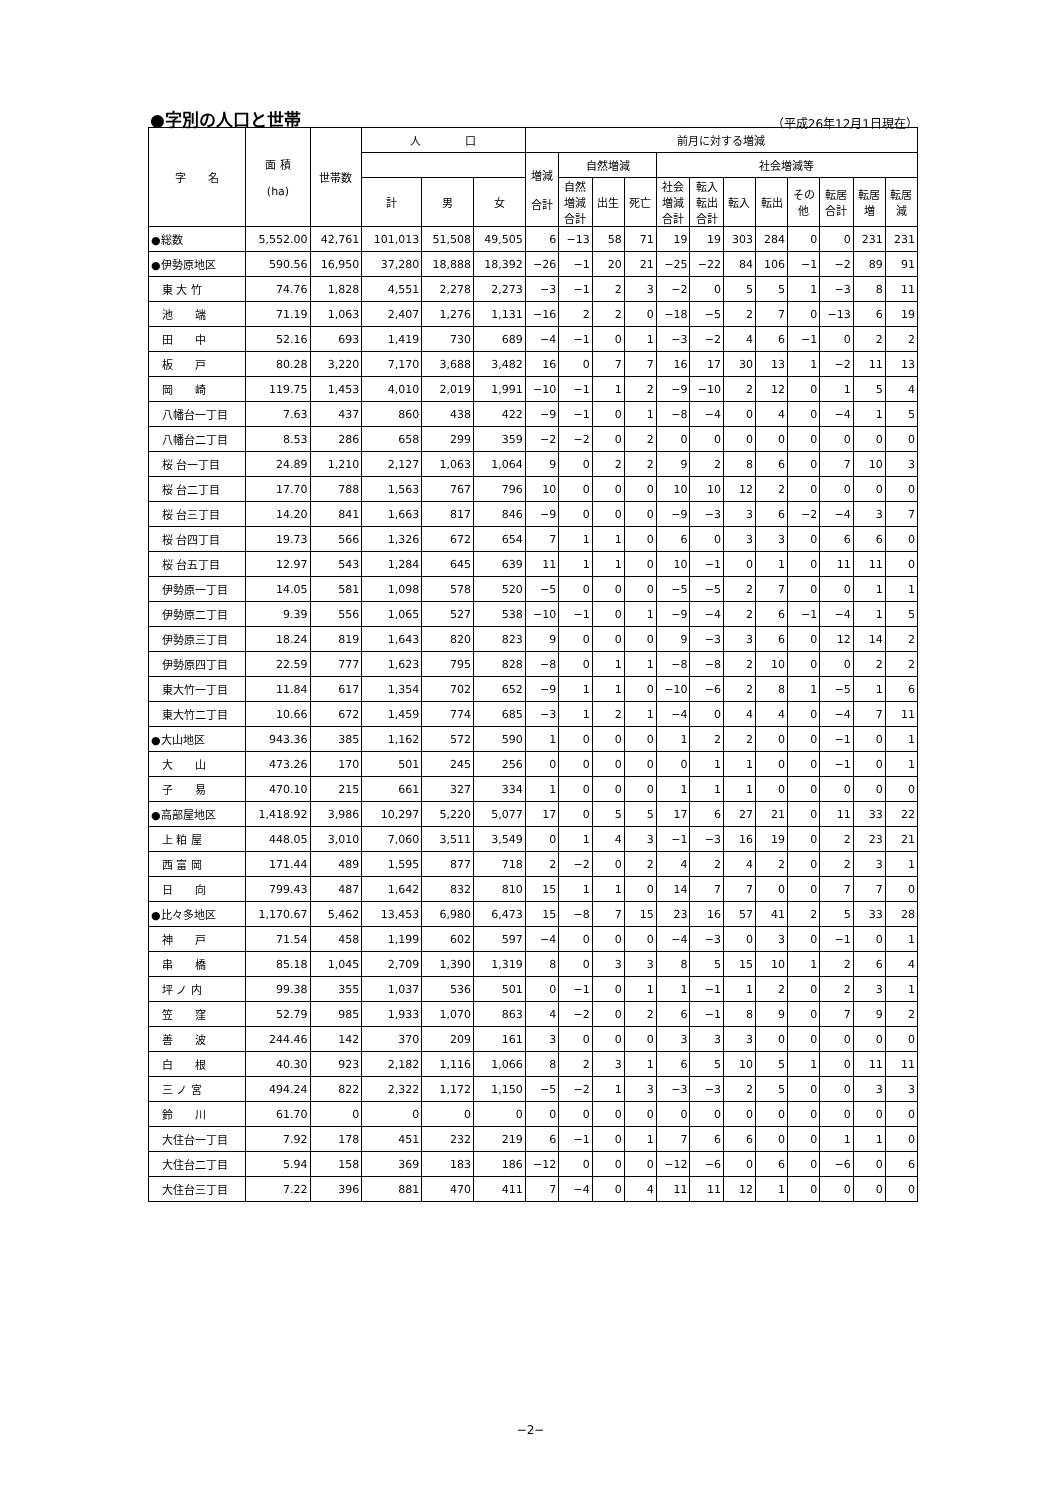●字別の人口と世帯 （平成26年12月1日現在）
| 字 名 | 面 積 (ha) | 世帯数 | 人 口 | | | 前月に対する増減 | | | | | | | | | | | |
| --- | --- | --- | --- | --- | --- | --- | --- | --- | --- | --- | --- | --- | --- | --- | --- | --- | --- |
| | | | | | | 増減 合計 | 自然増減 | | | 社会増減等 | | | | | | | |
| | | | 計 | 男 | 女 | | 自然 増減 合計 | 出生 | 死亡 | 社会 増減 合計 | 転入 転出 合計 | 転入 | 転出 | その 他 | 転居 合計 | 転居 増 | 転居 減 |
| ●総数 | 5,552.00 | 42,761 | 101,013 | 51,508 | 49,505 | 6 | −13 | 58 | 71 | 19 | 19 | 303 | 284 | 0 | 0 | 231 | 231 |
| ●伊勢原地区 | 590.56 | 16,950 | 37,280 | 18,888 | 18,392 | −26 | −1 | 20 | 21 | −25 | −22 | 84 | 106 | −1 | −2 | 89 | 91 |
| 東 大 竹 | 74.76 | 1,828 | 4,551 | 2,278 | 2,273 | −3 | −1 | 2 | 3 | −2 | 0 | 5 | 5 | 1 | −3 | 8 | 11 |
| 池 端 | 71.19 | 1,063 | 2,407 | 1,276 | 1,131 | −16 | 2 | 2 | 0 | −18 | −5 | 2 | 7 | 0 | −13 | 6 | 19 |
| 田 中 | 52.16 | 693 | 1,419 | 730 | 689 | −4 | −1 | 0 | 1 | −3 | −2 | 4 | 6 | −1 | 0 | 2 | 2 |
| 板 戸 | 80.28 | 3,220 | 7,170 | 3,688 | 3,482 | 16 | 0 | 7 | 7 | 16 | 17 | 30 | 13 | 1 | −2 | 11 | 13 |
| 岡 崎 | 119.75 | 1,453 | 4,010 | 2,019 | 1,991 | −10 | −1 | 1 | 2 | −9 | −10 | 2 | 12 | 0 | 1 | 5 | 4 |
| 八幡台一丁目 | 7.63 | 437 | 860 | 438 | 422 | −9 | −1 | 0 | 1 | −8 | −4 | 0 | 4 | 0 | −4 | 1 | 5 |
| 八幡台二丁目 | 8.53 | 286 | 658 | 299 | 359 | −2 | −2 | 0 | 2 | 0 | 0 | 0 | 0 | 0 | 0 | 0 | 0 |
| 桜 台一丁目 | 24.89 | 1,210 | 2,127 | 1,063 | 1,064 | 9 | 0 | 2 | 2 | 9 | 2 | 8 | 6 | 0 | 7 | 10 | 3 |
| 桜 台二丁目 | 17.70 | 788 | 1,563 | 767 | 796 | 10 | 0 | 0 | 0 | 10 | 10 | 12 | 2 | 0 | 0 | 0 | 0 |
| 桜 台三丁目 | 14.20 | 841 | 1,663 | 817 | 846 | −9 | 0 | 0 | 0 | −9 | −3 | 3 | 6 | −2 | −4 | 3 | 7 |
| 桜 台四丁目 | 19.73 | 566 | 1,326 | 672 | 654 | 7 | 1 | 1 | 0 | 6 | 0 | 3 | 3 | 0 | 6 | 6 | 0 |
| 桜 台五丁目 | 12.97 | 543 | 1,284 | 645 | 639 | 11 | 1 | 1 | 0 | 10 | −1 | 0 | 1 | 0 | 11 | 11 | 0 |
| 伊勢原一丁目 | 14.05 | 581 | 1,098 | 578 | 520 | −5 | 0 | 0 | 0 | −5 | −5 | 2 | 7 | 0 | 0 | 1 | 1 |
| 伊勢原二丁目 | 9.39 | 556 | 1,065 | 527 | 538 | −10 | −1 | 0 | 1 | −9 | −4 | 2 | 6 | −1 | −4 | 1 | 5 |
| 伊勢原三丁目 | 18.24 | 819 | 1,643 | 820 | 823 | 9 | 0 | 0 | 0 | 9 | −3 | 3 | 6 | 0 | 12 | 14 | 2 |
| 伊勢原四丁目 | 22.59 | 777 | 1,623 | 795 | 828 | −8 | 0 | 1 | 1 | −8 | −8 | 2 | 10 | 0 | 0 | 2 | 2 |
| 東大竹一丁目 | 11.84 | 617 | 1,354 | 702 | 652 | −9 | 1 | 1 | 0 | −10 | −6 | 2 | 8 | 1 | −5 | 1 | 6 |
| 東大竹二丁目 | 10.66 | 672 | 1,459 | 774 | 685 | −3 | 1 | 2 | 1 | −4 | 0 | 4 | 4 | 0 | −4 | 7 | 11 |
| ●大山地区 | 943.36 | 385 | 1,162 | 572 | 590 | 1 | 0 | 0 | 0 | 1 | 2 | 2 | 0 | 0 | −1 | 0 | 1 |
| 大 山 | 473.26 | 170 | 501 | 245 | 256 | 0 | 0 | 0 | 0 | 0 | 1 | 1 | 0 | 0 | −1 | 0 | 1 |
| 子 易 | 470.10 | 215 | 661 | 327 | 334 | 1 | 0 | 0 | 0 | 1 | 1 | 1 | 0 | 0 | 0 | 0 | 0 |
| ●高部屋地区 | 1,418.92 | 3,986 | 10,297 | 5,220 | 5,077 | 17 | 0 | 5 | 5 | 17 | 6 | 27 | 21 | 0 | 11 | 33 | 22 |
| 上 粕 屋 | 448.05 | 3,010 | 7,060 | 3,511 | 3,549 | 0 | 1 | 4 | 3 | −1 | −3 | 16 | 19 | 0 | 2 | 23 | 21 |
| 西 富 岡 | 171.44 | 489 | 1,595 | 877 | 718 | 2 | −2 | 0 | 2 | 4 | 2 | 4 | 2 | 0 | 2 | 3 | 1 |
| 日 向 | 799.43 | 487 | 1,642 | 832 | 810 | 15 | 1 | 1 | 0 | 14 | 7 | 7 | 0 | 0 | 7 | 7 | 0 |
| ●比々多地区 | 1,170.67 | 5,462 | 13,453 | 6,980 | 6,473 | 15 | −8 | 7 | 15 | 23 | 16 | 57 | 41 | 2 | 5 | 33 | 28 |
| 神 戸 | 71.54 | 458 | 1,199 | 602 | 597 | −4 | 0 | 0 | 0 | −4 | −3 | 0 | 3 | 0 | −1 | 0 | 1 |
| 串 橋 | 85.18 | 1,045 | 2,709 | 1,390 | 1,319 | 8 | 0 | 3 | 3 | 8 | 5 | 15 | 10 | 1 | 2 | 6 | 4 |
| 坪 ノ 内 | 99.38 | 355 | 1,037 | 536 | 501 | 0 | −1 | 0 | 1 | 1 | −1 | 1 | 2 | 0 | 2 | 3 | 1 |
| 笠 窪 | 52.79 | 985 | 1,933 | 1,070 | 863 | 4 | −2 | 0 | 2 | 6 | −1 | 8 | 9 | 0 | 7 | 9 | 2 |
| 善 波 | 244.46 | 142 | 370 | 209 | 161 | 3 | 0 | 0 | 0 | 3 | 3 | 3 | 0 | 0 | 0 | 0 | 0 |
| 白 根 | 40.30 | 923 | 2,182 | 1,116 | 1,066 | 8 | 2 | 3 | 1 | 6 | 5 | 10 | 5 | 1 | 0 | 11 | 11 |
| 三 ノ 宮 | 494.24 | 822 | 2,322 | 1,172 | 1,150 | −5 | −2 | 1 | 3 | −3 | −3 | 2 | 5 | 0 | 0 | 3 | 3 |
| 鈴 川 | 61.70 | 0 | 0 | 0 | 0 | 0 | 0 | 0 | 0 | 0 | 0 | 0 | 0 | 0 | 0 | 0 | 0 |
| 大住台一丁目 | 7.92 | 178 | 451 | 232 | 219 | 6 | −1 | 0 | 1 | 7 | 6 | 6 | 0 | 0 | 1 | 1 | 0 |
| 大住台二丁目 | 5.94 | 158 | 369 | 183 | 186 | −12 | 0 | 0 | 0 | −12 | −6 | 0 | 6 | 0 | −6 | 0 | 6 |
| 大住台三丁目 | 7.22 | 396 | 881 | 470 | 411 | 7 | −4 | 0 | 4 | 11 | 11 | 12 | 1 | 0 | 0 | 0 | 0 |
−2−